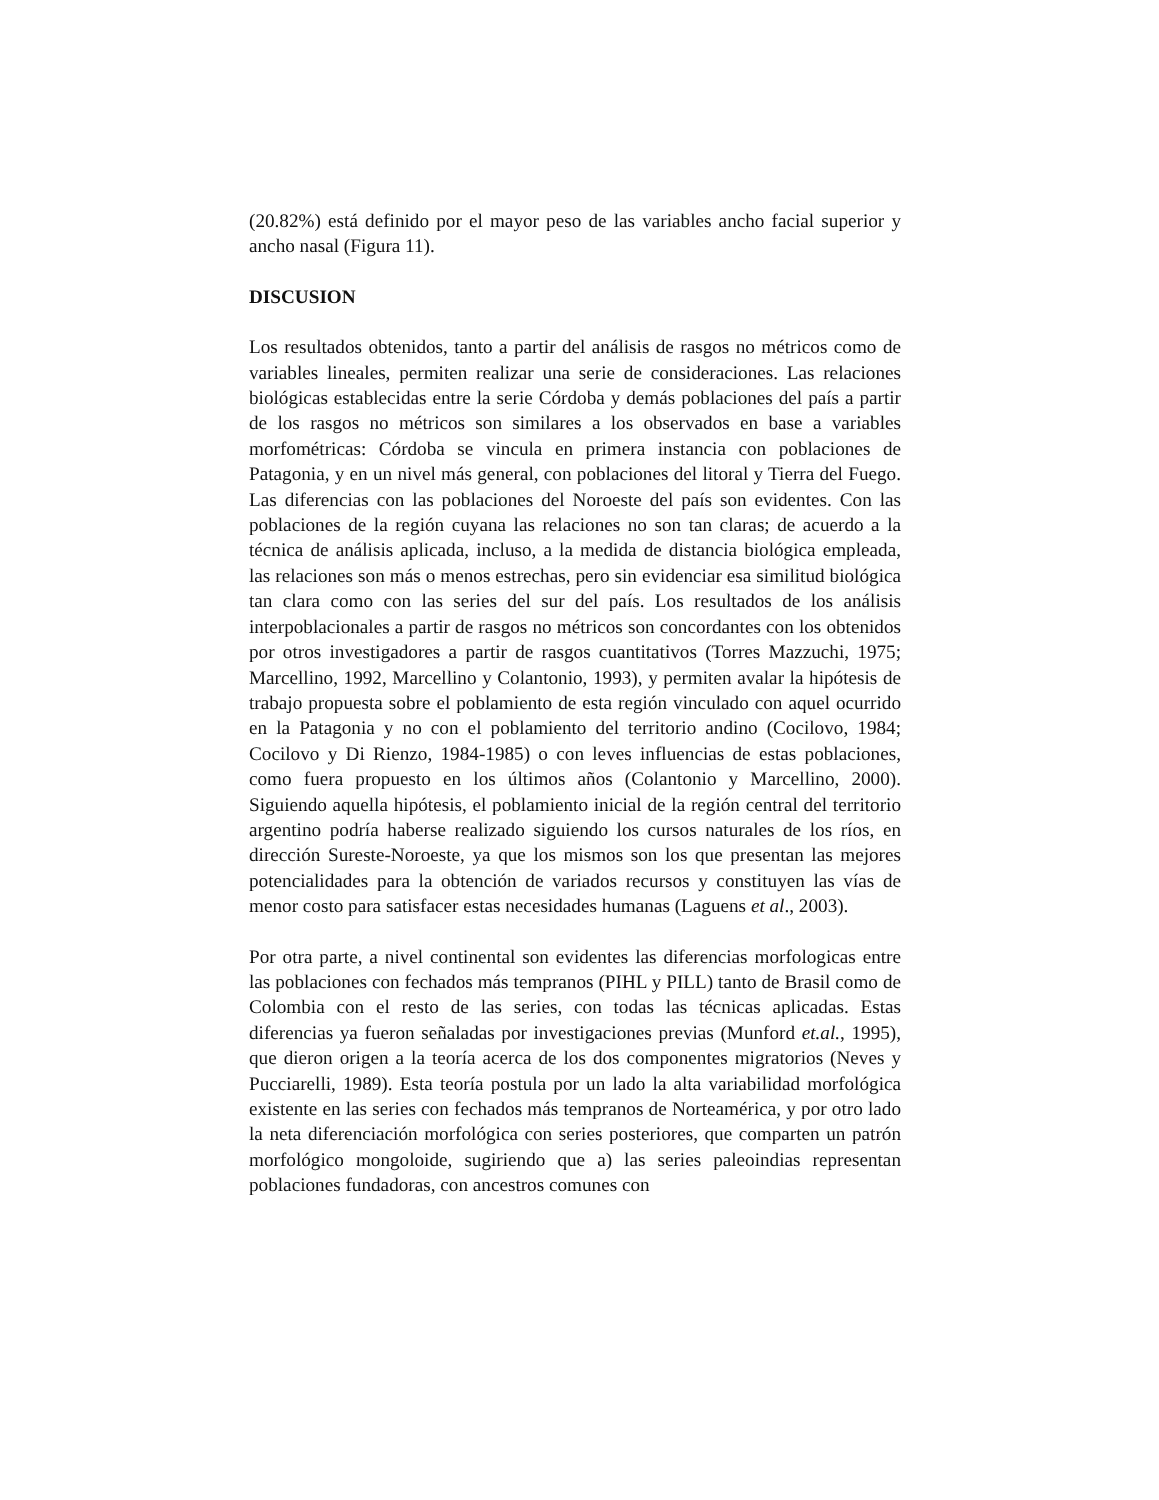(20.82%) está definido por el mayor peso de las variables ancho facial superior y ancho nasal (Figura 11).
DISCUSION
Los resultados obtenidos, tanto a partir del análisis de rasgos no métricos como de variables lineales, permiten realizar una serie de consideraciones. Las relaciones biológicas establecidas entre la serie Córdoba y demás poblaciones del país a partir de los rasgos no métricos son similares a los observados en base a variables morfométricas: Córdoba se vincula en primera instancia con poblaciones de Patagonia, y en un nivel más general, con poblaciones del litoral y Tierra del Fuego. Las diferencias con las poblaciones del Noroeste del país son evidentes. Con las poblaciones de la región cuyana las relaciones no son tan claras; de acuerdo a la técnica de análisis aplicada, incluso, a la medida de distancia biológica empleada, las relaciones son más o menos estrechas, pero sin evidenciar esa similitud biológica tan clara como con las series del sur del país. Los resultados de los análisis interpoblacionales a partir de rasgos no métricos son concordantes con los obtenidos por otros investigadores a partir de rasgos cuantitativos (Torres Mazzuchi, 1975; Marcellino, 1992, Marcellino y Colantonio, 1993), y permiten avalar la hipótesis de trabajo propuesta sobre el poblamiento de esta región vinculado con aquel ocurrido en la Patagonia y no con el poblamiento del territorio andino (Cocilovo, 1984; Cocilovo y Di Rienzo, 1984-1985) o con leves influencias de estas poblaciones, como fuera propuesto en los últimos años (Colantonio y Marcellino, 2000). Siguiendo aquella hipótesis, el poblamiento inicial de la región central del territorio argentino podría haberse realizado siguiendo los cursos naturales de los ríos, en dirección Sureste-Noroeste, ya que los mismos son los que presentan las mejores potencialidades para la obtención de variados recursos y constituyen las vías de menor costo para satisfacer estas necesidades humanas (Laguens et al., 2003).
Por otra parte, a nivel continental son evidentes las diferencias morfologicas entre las poblaciones con fechados más tempranos (PIHL y PILL) tanto de Brasil como de Colombia con el resto de las series, con todas las técnicas aplicadas. Estas diferencias ya fueron señaladas por investigaciones previas (Munford et.al., 1995), que dieron origen a la teoría acerca de los dos componentes migratorios (Neves y Pucciarelli, 1989). Esta teoría postula por un lado la alta variabilidad morfológica existente en las series con fechados más tempranos de Norteamérica, y por otro lado la neta diferenciación morfológica con series posteriores, que comparten un patrón morfológico mongoloide, sugiriendo que a) las series paleoindias representan poblaciones fundadoras, con ancestros comunes con